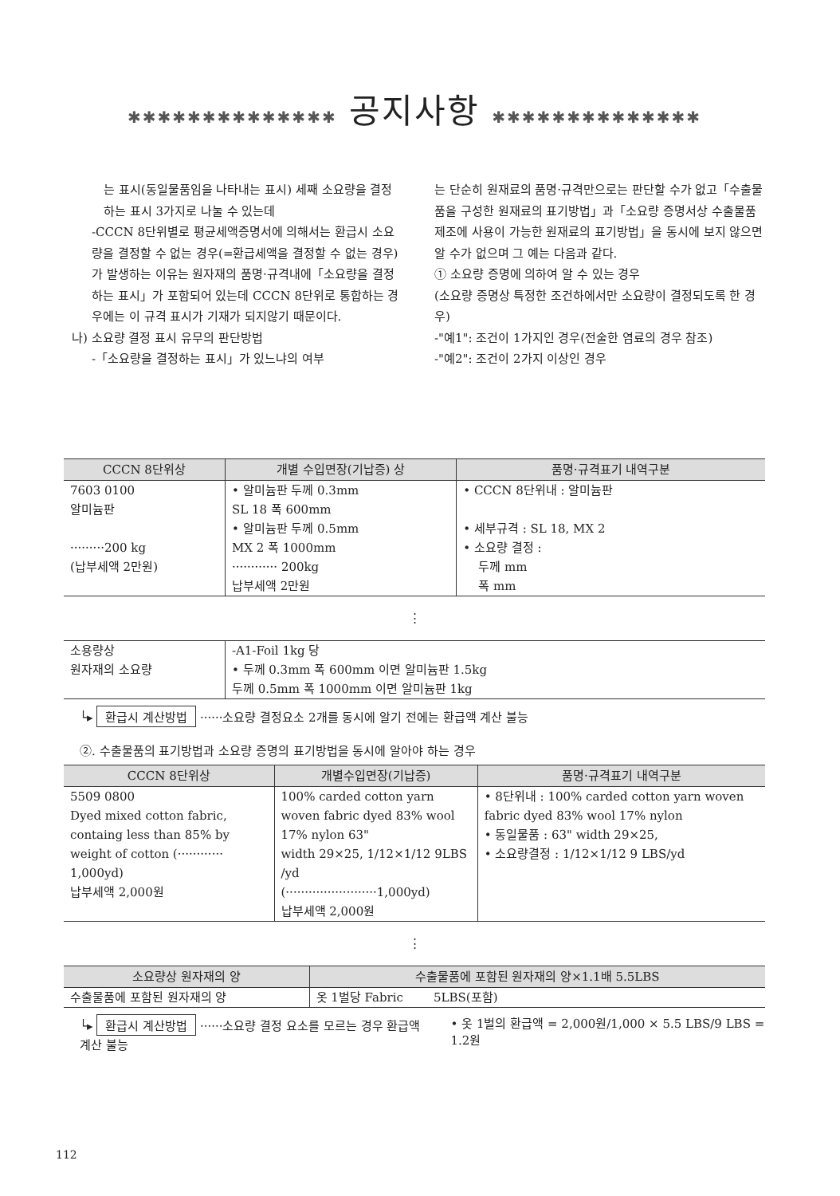✱✱✱✱✱✱✱✱✱✱✱✱✱✱ 공지사항 ✱✱✱✱✱✱✱✱✱✱✱✱✱✱
는 표시(동일물품임을 나타내는 표시) 세째 소요량을 결정하는 표시 3가지로 나눌 수 있는데
-CCCN 8단위별로 평균세액증명서에 의해서는 환급시 소요량을 결정할 수 없는 경우(=환급세액을 결정할 수 없는 경우)가 발생하는 이유는 원자재의 품명·규격내에「소요량을 결정하는 표시」가 포함되어 있는데 CCCN 8단위로 통합하는 경우에는 이 규격 표시가 기재가 되지않기 때문이다.
나) 소요량 결정 표시 유무의 판단방법
-「소요량을 결정하는 표시」가 있느냐의 여부
는 단순히 원재료의 품명·규격만으로는 판단할 수가 없고「수출물품을 구성한 원재료의 표기방법」과「소요량 증명서상 수출물품 제조에 사용이 가능한 원재료의 표기방법」을 동시에 보지 않으면 알 수가 없으며 그 예는 다음과 같다.
① 소요량 증명에 의하여 알 수 있는 경우
(소요량 증명상 특정한 조건하에서만 소요량이 결정되도록 한 경우)
-"예1": 조건이 1가지인 경우(전술한 염료의 경우 참조)
-"예2": 조건이 2가지 이상인 경우
| CCCN 8단위상 | 개별 수입면장(기납증) 상 | 품명·규격표기 내역구분 |
| --- | --- | --- |
| 7603 0100 알미늄판 ·········200 kg (납부세액 2만원) | • 알미늄판 두께 0.3mm SL 18 폭 600mm • 알미늄판 두께 0.5mm MX 2 폭 1000mm ············ 200kg 납부세액 2만원 | • CCCN 8단위내 : 알미늄판 • 세부규격 : SL 18, MX 2 • 소요량 결정 : 두께 mm 폭 mm |
⋮
| 소용량상 원자재의 소요량 | -A1-Foil 1kg 당 • 두께 0.3mm 폭 600mm 이면 알미늄판 1.5kg 두께 0.5mm 폭 1000mm 이면 알미늄판 1kg |
└▸ 환급시 계산방법 ······소요량 결정요소 2개를 동시에 알기 전에는 환급액 계산 불능
②. 수출물품의 표기방법과 소요량 증명의 표기방법을 동시에 알아야 하는 경우
| CCCN 8단위상 | 개별수입면장(기납증) | 품명·규격표기 내역구분 |
| --- | --- | --- |
| 5509 0800 Dyed mixed cotton fabric, containg less than 85% by weight of cotton (············ 1,000yd) 납부세액 2,000원 | 100% carded cotton yarn woven fabric dyed 83% wool 17% nylon 63" width 29×25, 1/12×1/12 9LBS /yd (························1,000yd) 납부세액 2,000원 | • 8단위내 : 100% carded cotton yarn woven fabric dyed 83% wool 17% nylon • 동일물품 : 63" width 29×25, • 소요량결정 : 1/12×1/12 9 LBS/yd |
⋮
| 소요량상 원자재의 양 | 수출물품에 포함된 원자재의 양×1.1배 5.5LBS |
| --- | --- |
| 수출물품에 포함된 원자재의 양 | 옷 1벌당 Fabric 5LBS(포함) |
└▸ 환급시 계산방법 ······소요량 결정 요소를 모르는 경우 환급액 계산 불능
• 옷 1벌의 환급액 = 2,000원/1,000 × 5.5 LBS/9 LBS = 1.2원
112